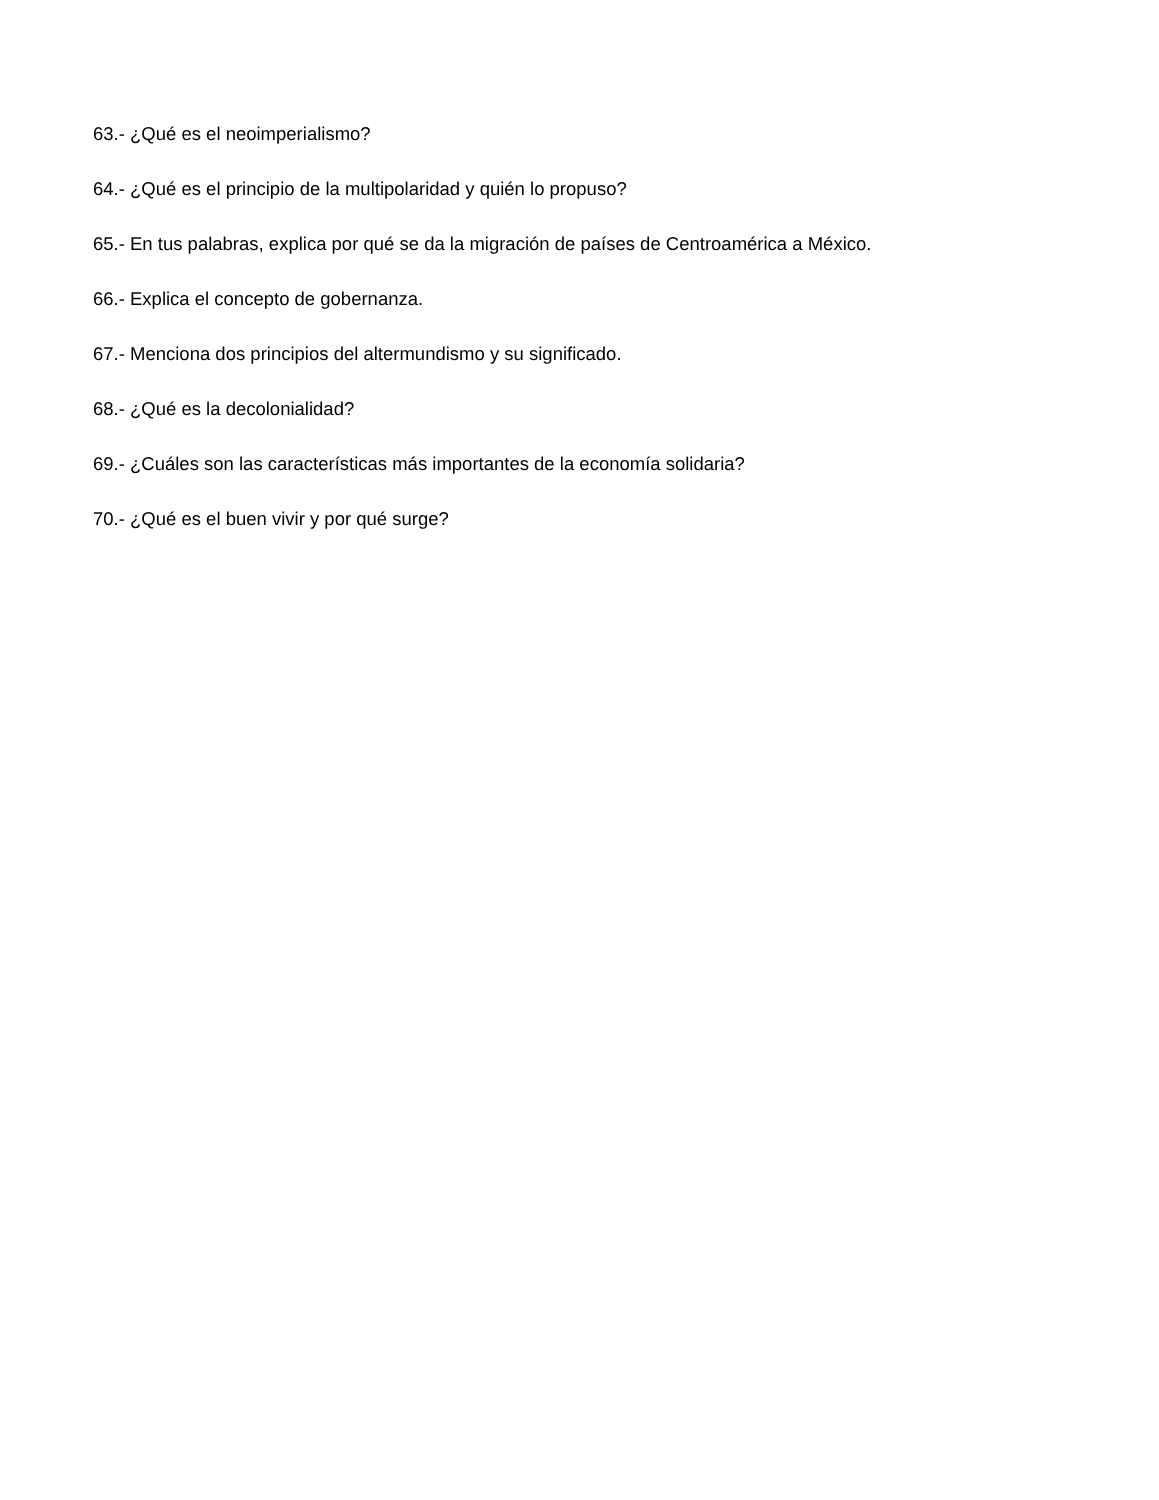63.- ¿Qué es el neoimperialismo?
64.- ¿Qué es el principio de la multipolaridad y quién lo propuso?
65.- En tus palabras, explica por qué se da la migración de países de Centroamérica a México.
66.- Explica el concepto de gobernanza.
67.- Menciona dos principios del altermundismo y su significado.
68.- ¿Qué es la decolonialidad?
69.- ¿Cuáles son las características más importantes de la economía solidaria?
70.- ¿Qué es el buen vivir y por qué surge?